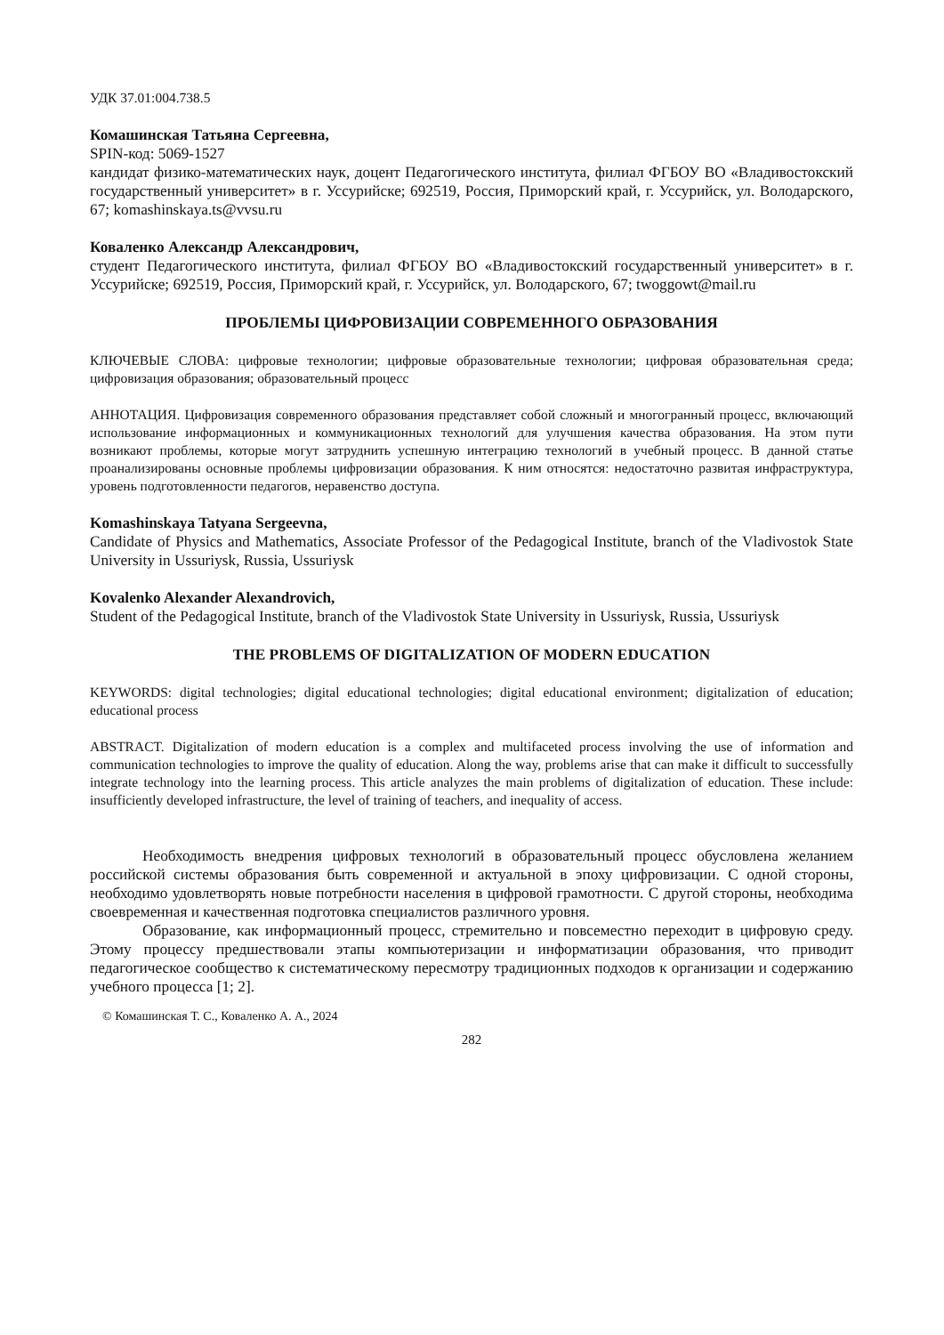УДК 37.01:004.738.5
Комашинская Татьяна Сергеевна,
SPIN-код: 5069-1527
кандидат физико-математических наук, доцент Педагогического института, филиал ФГБОУ ВО «Владивостокский государственный университет» в г. Уссурийске; 692519, Россия, Приморский край, г. Уссурийск, ул. Володарского, 67; komashinskaya.ts@vvsu.ru
Коваленко Александр Александрович,
студент Педагогического института, филиал ФГБОУ ВО «Владивостокский государственный университет» в г. Уссурийске; 692519, Россия, Приморский край, г. Уссурийск, ул. Володарского, 67; twoggowt@mail.ru
ПРОБЛЕМЫ ЦИФРОВИЗАЦИИ СОВРЕМЕННОГО ОБРАЗОВАНИЯ
КЛЮЧЕВЫЕ СЛОВА: цифровые технологии; цифровые образовательные технологии; цифровая образовательная среда; цифровизация образования; образовательный процесс
АННОТАЦИЯ. Цифровизация современного образования представляет собой сложный и многогранный процесс, включающий использование информационных и коммуникационных технологий для улучшения качества образования. На этом пути возникают проблемы, которые могут затруднить успешную интеграцию технологий в учебный процесс. В данной статье проанализированы основные проблемы цифровизации образования. К ним относятся: недостаточно развитая инфраструктура, уровень подготовленности педагогов, неравенство доступа.
Komashinskaya Tatyana Sergeevna,
Candidate of Physics and Mathematics, Associate Professor of the Pedagogical Institute, branch of the Vladivostok State University in Ussuriysk, Russia, Ussuriysk
Kovalenko Alexander Alexandrovich,
Student of the Pedagogical Institute, branch of the Vladivostok State University in Ussuriysk, Russia, Ussuriysk
THE PROBLEMS OF DIGITALIZATION OF MODERN EDUCATION
KEYWORDS: digital technologies; digital educational technologies; digital educational environment; digitalization of education; educational process
ABSTRACT. Digitalization of modern education is a complex and multifaceted process involving the use of information and communication technologies to improve the quality of education. Along the way, problems arise that can make it difficult to successfully integrate technology into the learning process. This article analyzes the main problems of digitalization of education. These include: insufficiently developed infrastructure, the level of training of teachers, and inequality of access.
Необходимость внедрения цифровых технологий в образовательный процесс обусловлена желанием российской системы образования быть современной и актуальной в эпоху цифровизации. С одной стороны, необходимо удовлетворять новые потребности населения в цифровой грамотности. С другой стороны, необходима своевременная и качественная подготовка специалистов различного уровня.
Образование, как информационный процесс, стремительно и повсеместно переходит в цифровую среду. Этому процессу предшествовали этапы компьютеризации и информатизации образования, что приводит педагогическое сообщество к систематическому пересмотру традиционных подходов к организации и содержанию учебного процесса [1; 2].
© Комашинская Т. С., Коваленко А. А., 2024
282